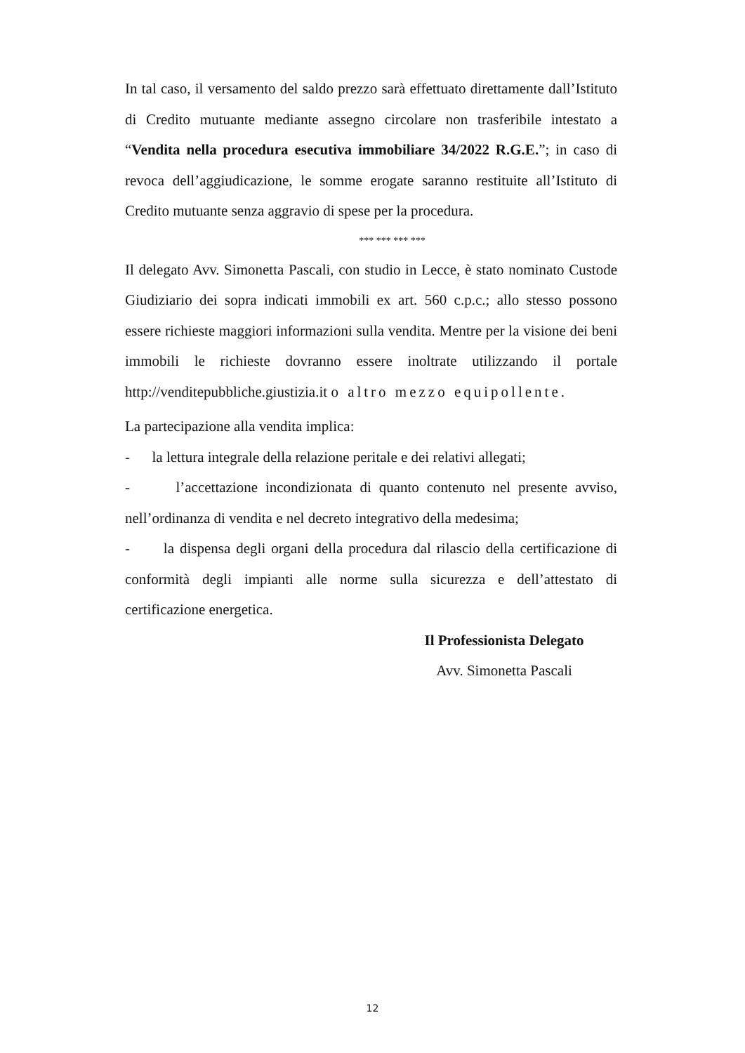In tal caso, il versamento del saldo prezzo sarà effettuato direttamente dall’Istituto di Credito mutuante mediante assegno circolare non trasferibile intestato a “Vendita nella procedura esecutiva immobiliare 34/2022 R.G.E.”; in caso di revoca dell’aggiudicazione, le somme erogate saranno restituite all’Istituto di Credito mutuante senza aggravio di spese per la procedura.
*** *** *** ***
Il delegato Avv. Simonetta Pascali, con studio in Lecce, è stato nominato Custode Giudiziario dei sopra indicati immobili ex art. 560 c.p.c.; allo stesso possono essere richieste maggiori informazioni sulla vendita. Mentre per la visione dei beni immobili le richieste dovranno essere inoltrate utilizzando il portale http://venditepubbliche.giustizia.it o altro mezzo equipollente.
La partecipazione alla vendita implica:
- la lettura integrale della relazione peritale e dei relativi allegati;
- l’accettazione incondizionata di quanto contenuto nel presente avviso, nell’ordinanza di vendita e nel decreto integrativo della medesima;
- la dispensa degli organi della procedura dal rilascio della certificazione di conformità degli impianti alle norme sulla sicurezza e dell’attestato di certificazione energetica.
Il Professionista Delegato
Avv. Simonetta Pascali
12